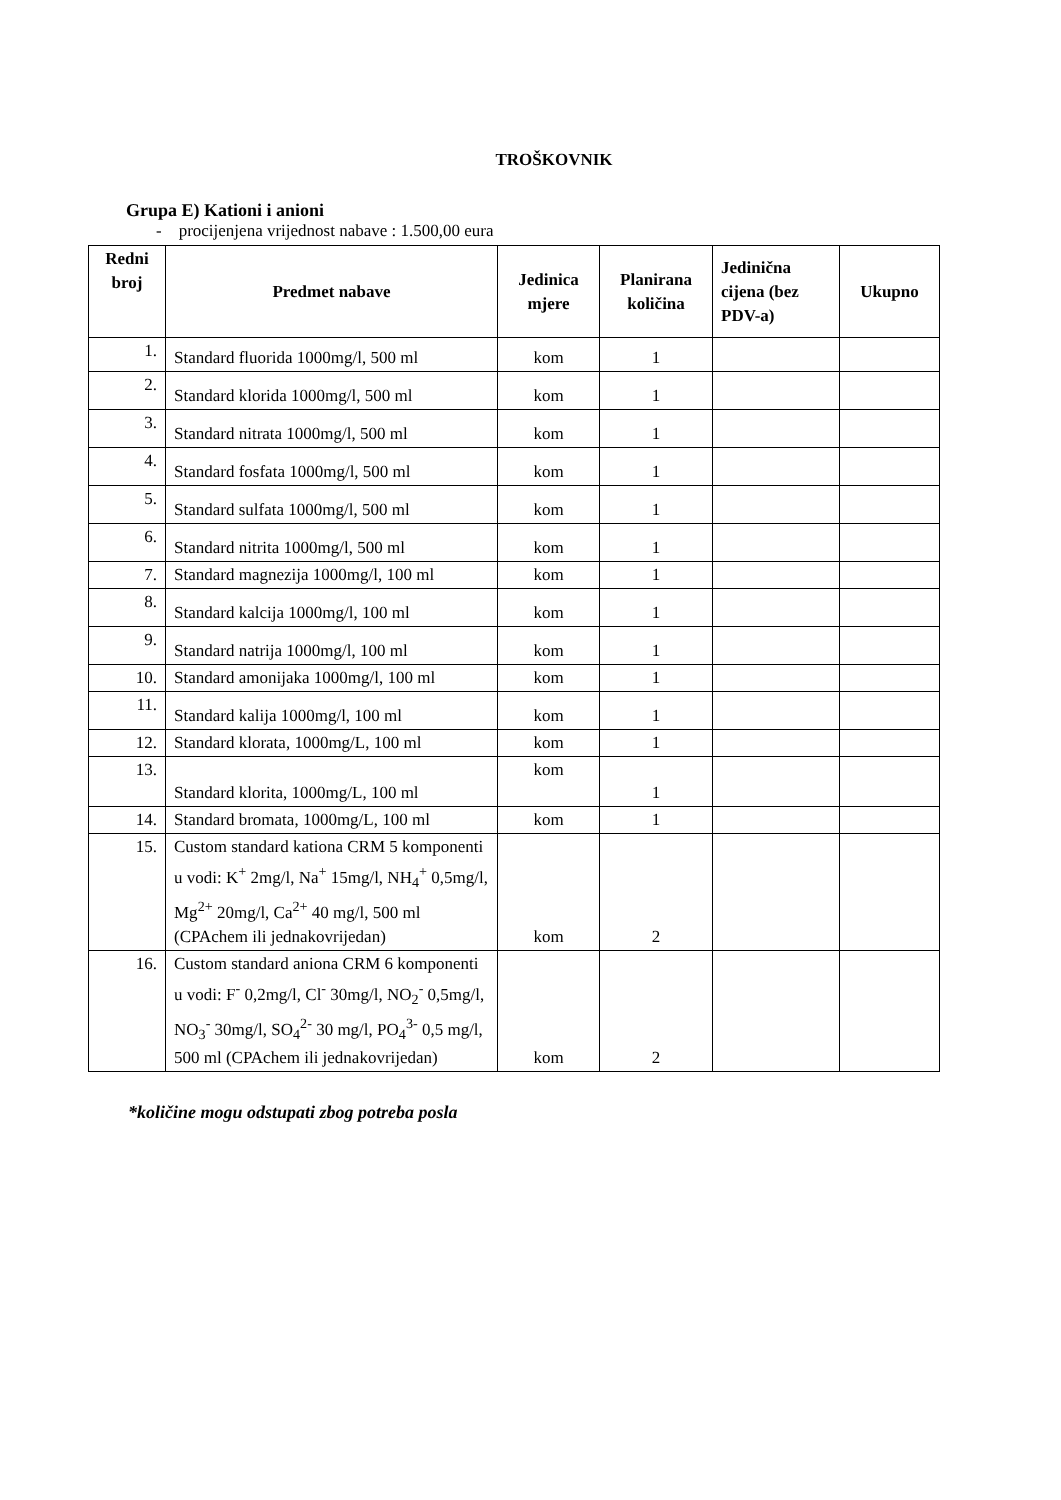TROŠKOVNIK
Grupa E) Kationi i anioni
- procijenjena vrijednost nabave : 1.500,00 eura
| Redni broj | Predmet nabave | Jedinica mjere | Planirana količina | Jedinična cijena (bez PDV-a) | Ukupno |
| --- | --- | --- | --- | --- | --- |
| 1. | Standard fluorida 1000mg/l, 500 ml | kom | 1 | | |
| 2. | Standard klorida 1000mg/l, 500 ml | kom | 1 | | |
| 3. | Standard nitrata 1000mg/l, 500 ml | kom | 1 | | |
| 4. | Standard fosfata 1000mg/l, 500 ml | kom | 1 | | |
| 5. | Standard sulfata 1000mg/l, 500 ml | kom | 1 | | |
| 6. | Standard nitrita 1000mg/l, 500 ml | kom | 1 | | |
| 7. | Standard magnezija 1000mg/l, 100 ml | kom | 1 | | |
| 8. | Standard kalcija 1000mg/l, 100 ml | kom | 1 | | |
| 9. | Standard natrija 1000mg/l, 100 ml | kom | 1 | | |
| 10. | Standard amonijaka 1000mg/l, 100 ml | kom | 1 | | |
| 11. | Standard kalija 1000mg/l, 100 ml | kom | 1 | | |
| 12. | Standard klorata, 1000mg/L, 100 ml | kom | 1 | | |
| 13. | Standard klorita, 1000mg/L, 100 ml | kom | 1 | | |
| 14. | Standard bromata, 1000mg/L, 100 ml | kom | 1 | | |
| 15. | Custom standard kationa CRM 5 komponenti u vodi: K<sup>+</sup> 2mg/l, Na<sup>+</sup> 15mg/l, NH<sub>4</sub><sup>+</sup> 0,5mg/l, Mg<sup>2+</sup> 20mg/l, Ca<sup>2+</sup> 40 mg/l, 500 ml (CPAchem ili jednakovrijedan) | kom | 2 | | |
| 16. | Custom standard aniona CRM 6 komponenti u vodi: F<sup>-</sup> 0,2mg/l, Cl<sup>-</sup> 30mg/l, NO<sub>2</sub><sup>-</sup> 0,5mg/l, NO<sub>3</sub><sup>-</sup> 30mg/l, SO<sub>4</sub><sup>2-</sup> 30 mg/l, PO<sub>4</sub><sup>3-</sup> 0,5 mg/l, 500 ml (CPAchem ili jednakovrijedan) | kom | 2 | | |
*količine mogu odstupati zbog potreba posla